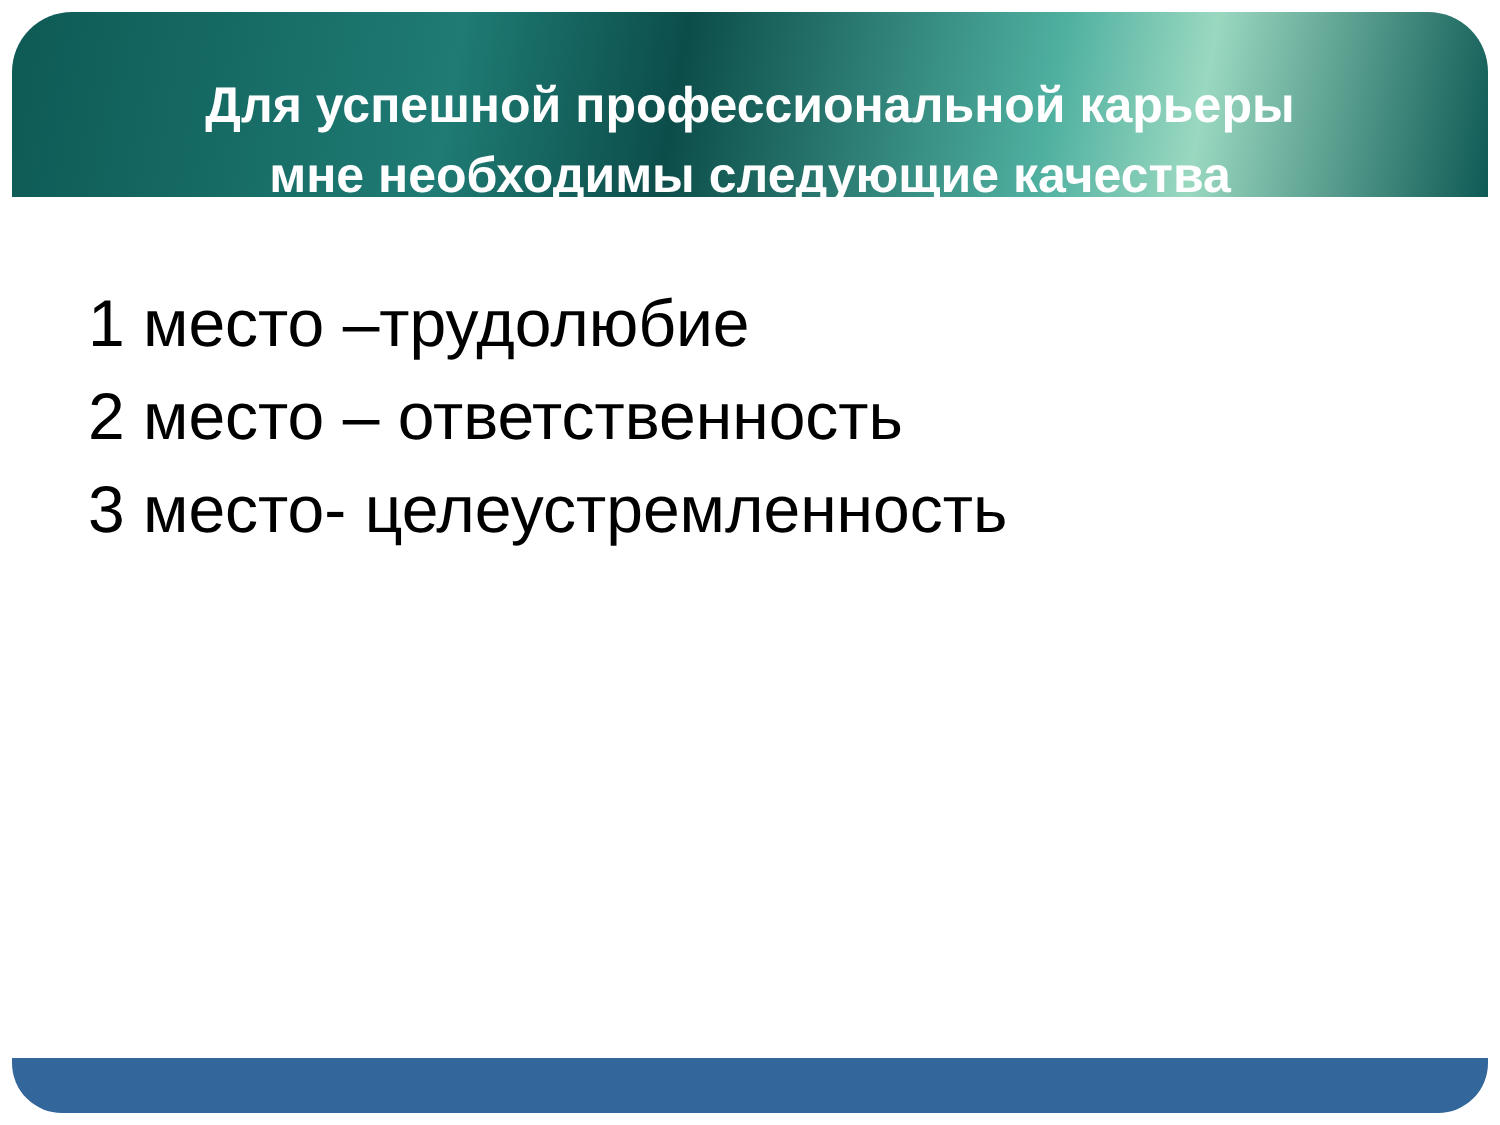Для успешной профессиональной карьеры
мне необходимы следующие качества
1 место –трудолюбие
2 место – ответственность
3 место- целеустремленность